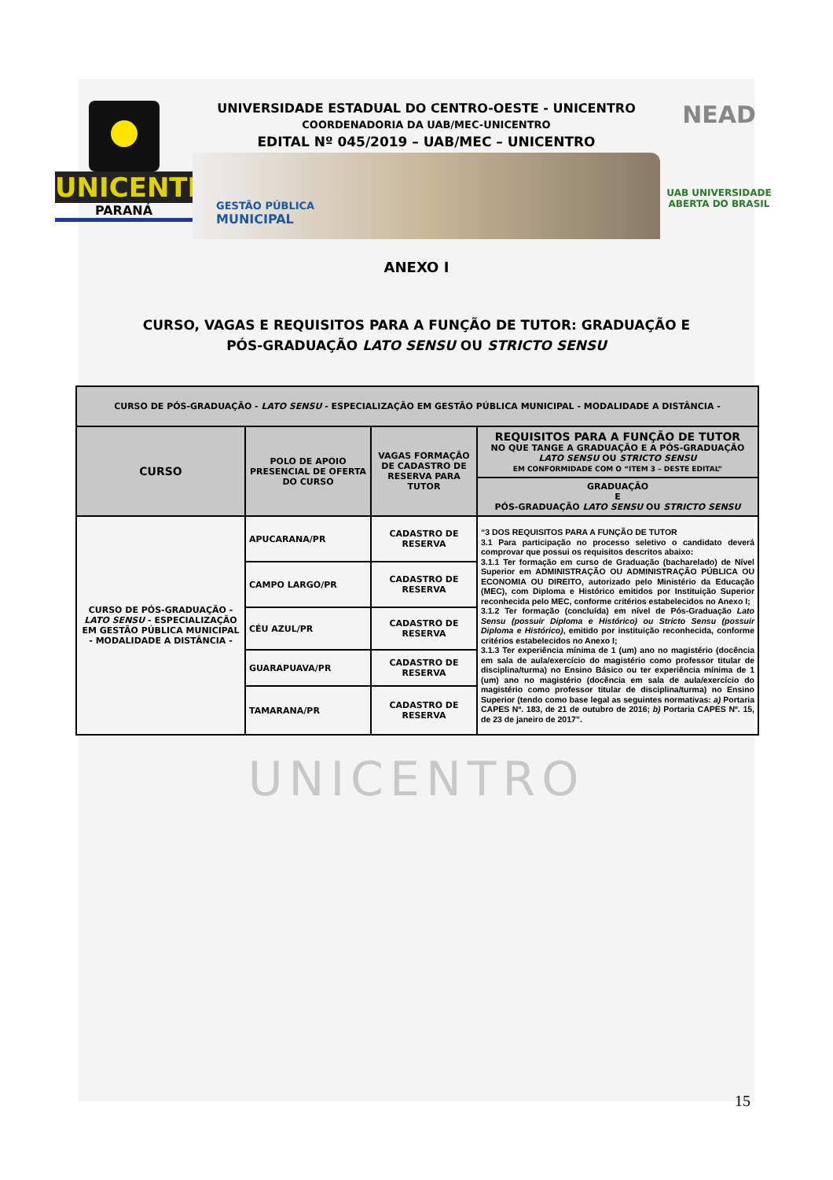UNICENTRO
PARANÁ
UNIVERSIDADE ESTADUAL DO CENTRO-OESTE - UNICENTRO
COORDENADORIA DA UAB/MEC-UNICENTRO
EDITAL Nº 045/2019 – UAB/MEC – UNICENTRO
GESTÃO PÚBLICA
MUNICIPAL
NEAD
UAB UNIVERSIDADE
ABERTA DO BRASIL
ANEXO I
CURSO, VAGAS E REQUISITOS PARA A FUNÇÃO DE TUTOR: GRADUAÇÃO E
PÓS-GRADUAÇÃO LATO SENSU OU STRICTO SENSU
| CURSO DE PÓS-GRADUAÇÃO - LATO SENSU - ESPECIALIZAÇÃO EM GESTÃO PÚBLICA MUNICIPAL - MODALIDADE A DISTÂNCIA - | | | |
| --- | --- | --- | --- |
| CURSO | POLO DE APOIO PRESENCIAL DE OFERTA DO CURSO | VAGAS FORMAÇÃO DE CADASTRO DE RESERVA PARA TUTOR | REQUISITOS PARA A FUNÇÃO DE TUTOR NO QUE TANGE A GRADUAÇÃO E A PÓS-GRADUAÇÃO LATO SENSU OU STRICTO SENSU EM CONFORMIDADE COM O “ITEM 3 – DESTE EDITAL” |
| | | | GRADUAÇÃO E PÓS-GRADUAÇÃO LATO SENSU OU STRICTO SENSU |
| CURSO DE PÓS-GRADUAÇÃO - LATO SENSU - ESPECIALIZAÇÃO EM GESTÃO PÚBLICA MUNICIPAL - MODALIDADE A DISTÂNCIA - | APUCARANA/PR | CADASTRO DE RESERVA | “3 DOS REQUISITOS PARA A FUNÇÃO DE TUTOR 3.1 Para participação no processo seletivo o candidato deverá comprovar que possui os requisitos descritos abaixo: 3.1.1 Ter formação em curso de Graduação (bacharelado) de Nível Superior em ADMINISTRAÇÃO OU ADMINISTRAÇÃO PÚBLICA OU ECONOMIA OU DIREITO, autorizado pelo Ministério da Educação (MEC), com Diploma e Histórico emitidos por Instituição Superior reconhecida pelo MEC, conforme critérios estabelecidos no Anexo I; 3.1.2 Ter formação (concluída) em nível de Pós-Graduação Lato Sensu (possuir Diploma e Histórico) ou Stricto Sensu (possuir Diploma e Histórico) , emitido por instituição reconhecida, conforme critérios estabelecidos no Anexo I; 3.1.3 Ter experiência mínima de 1 (um) ano no magistério (docência em sala de aula/exercício do magistério como professor titular de disciplina/turma) no Ensino Básico ou ter experiência mínima de 1 (um) ano no magistério (docência em sala de aula/exercício do magistério como professor titular de disciplina/turma) no Ensino Superior (tendo como base legal as seguintes normativas: a) Portaria CAPES Nº. 183, de 21 de outubro de 2016; b) Portaria CAPES Nº. 15, de 23 de janeiro de 2017”. |
| | CAMPO LARGO/PR | CADASTRO DE RESERVA | |
| | CÉU AZUL/PR | CADASTRO DE RESERVA | |
| | GUARAPUAVA/PR | CADASTRO DE RESERVA | |
| | TAMARANA/PR | CADASTRO DE RESERVA | |
UNICENTRO
15